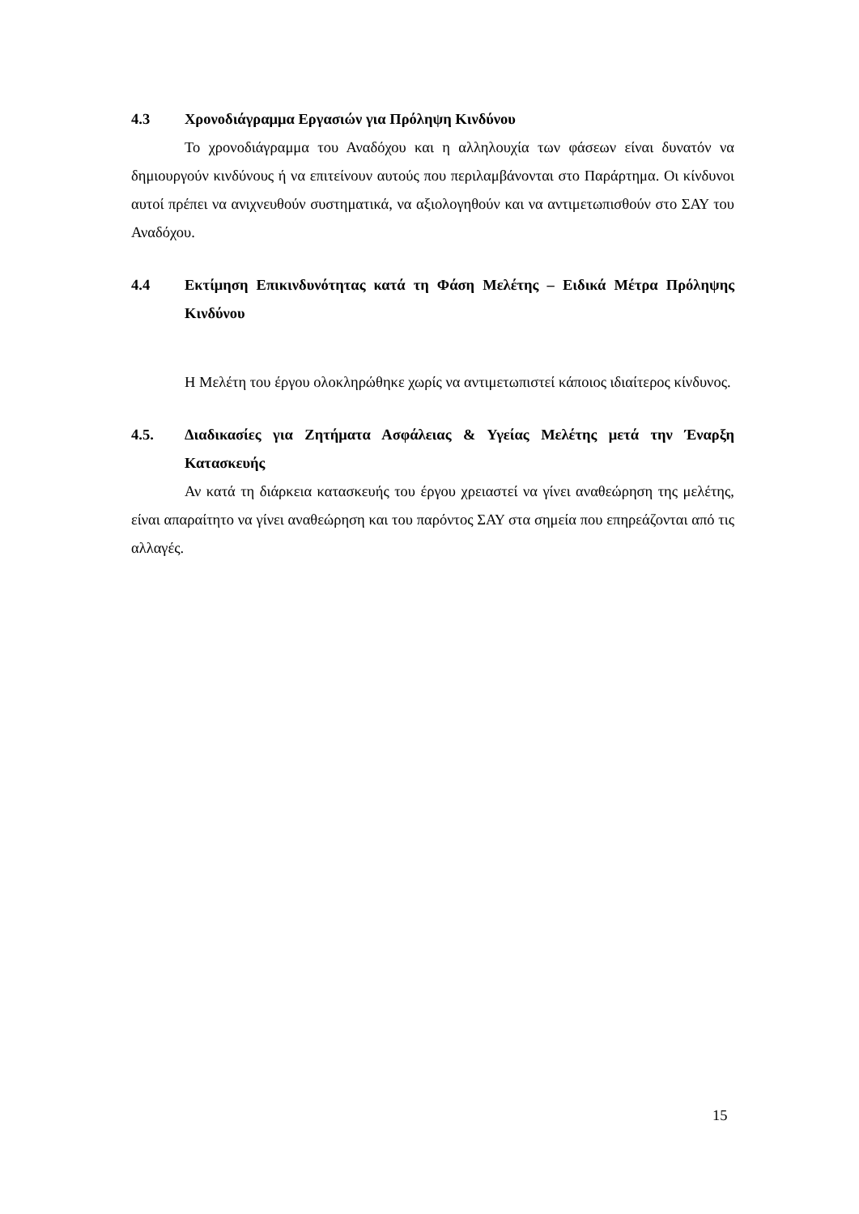4.3 Χρονοδιάγραμμα Εργασιών για Πρόληψη Κινδύνου
Το χρονοδιάγραμμα του Αναδόχου και η αλληλουχία των φάσεων είναι δυνατόν να δημιουργούν κινδύνους ή να επιτείνουν αυτούς που περιλαμβάνονται στο Παράρτημα. Οι κίνδυνοι αυτοί πρέπει να ανιχνευθούν συστηματικά, να αξιολογηθούν και να αντιμετωπισθούν στο ΣΑΥ του Αναδόχου.
4.4 Εκτίμηση Επικινδυνότητας κατά τη Φάση Μελέτης – Ειδικά Μέτρα Πρόληψης Κινδύνου
Η Μελέτη του έργου ολοκληρώθηκε χωρίς να αντιμετωπιστεί κάποιος ιδιαίτερος κίνδυνος.
4.5. Διαδικασίες για Ζητήματα Ασφάλειας & Υγείας Μελέτης μετά την Έναρξη Κατασκευής
Αν κατά τη διάρκεια κατασκευής του έργου χρειαστεί να γίνει αναθεώρηση της μελέτης, είναι απαραίτητο να γίνει αναθεώρηση και του παρόντος ΣΑΥ στα σημεία που επηρεάζονται από τις αλλαγές.
15